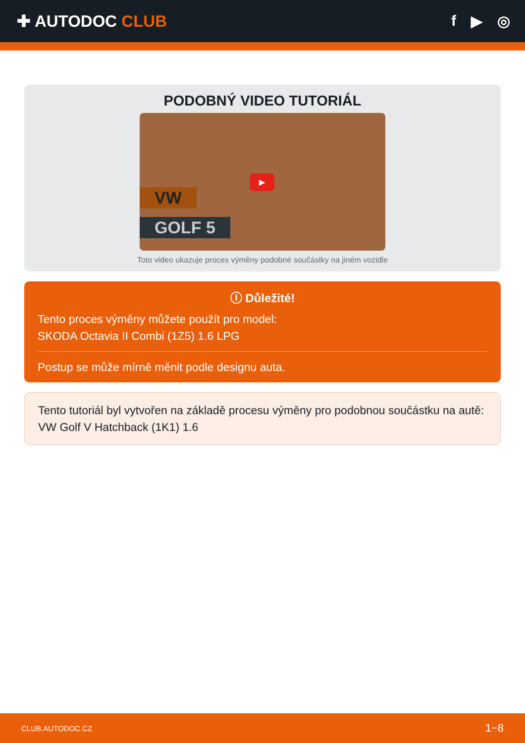✚ AUTODOC CLUB f ▶ ◎
PODOBNÝ VIDEO TUTORIÁL
VW
GOLF 5
▶
Toto video ukazuje proces výměny podobné součástky na jiném vozidle
ⓘ Důležité!
Tento proces výměny můžete použít pro model:
SKODA Octavia II Combi (1Z5) 1.6 LPG
Postup se může mírně měnit podle designu auta.
Tento tutoriál byl vytvořen na základě procesu výměny pro podobnou součástku na autě: VW Golf V Hatchback (1K1) 1.6
CLUB.AUTODOC.CZ 1−8